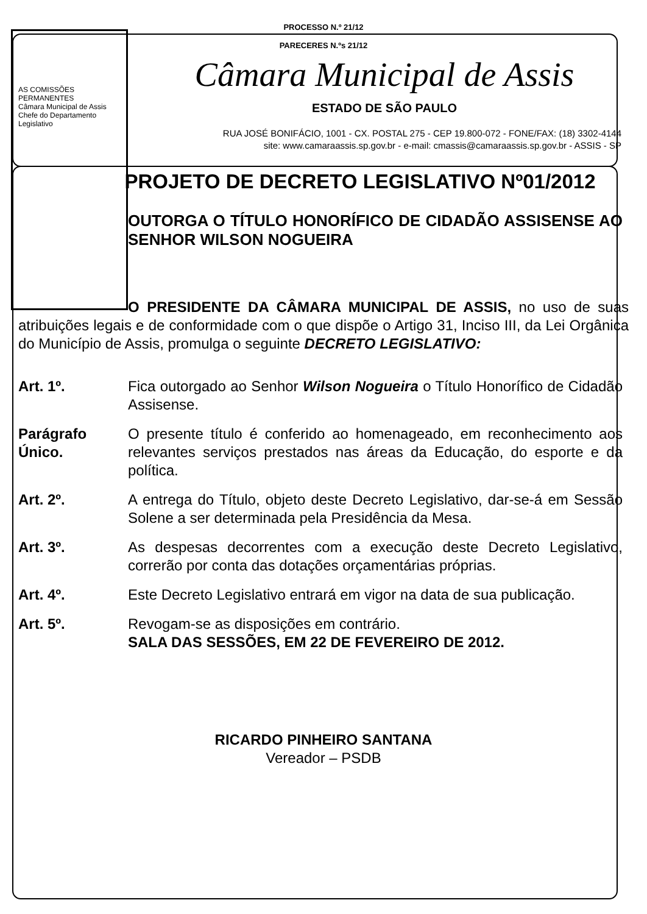PROCESSO N.º 21/12
PARECERES N.ºs 21/12
Câmara Municipal de Assis
ESTADO DE SÃO PAULO
RUA JOSÉ BONIFÁCIO, 1001 - CX. POSTAL 275 - CEP 19.800-072 - FONE/FAX: (18) 3302-4144
site: www.camaraassis.sp.gov.br - e-mail: cmassis@camaraassis.sp.gov.br - ASSIS - SP
AS COMISSÕES PERMANENTES
Câmara Municipal de Assis
Chefe do Departamento Legislativo
PROJETO DE DECRETO LEGISLATIVO Nº01/2012
OUTORGA O TÍTULO HONORÍFICO DE CIDADÃO ASSISENSE AO SENHOR WILSON NOGUEIRA
O PRESIDENTE DA CÂMARA MUNICIPAL DE ASSIS, no uso de suas atribuições legais e de conformidade com o que dispõe o Artigo 31, Inciso III, da Lei Orgânica do Município de Assis, promulga o seguinte DECRETO LEGISLATIVO:
Art. 1º. Fica outorgado ao Senhor Wilson Nogueira o Título Honorífico de Cidadão Assisense.
Parágrafo Único.
O presente título é conferido ao homenageado, em reconhecimento aos relevantes serviços prestados nas áreas da Educação, do esporte e da política.
Art. 2º. A entrega do Título, objeto deste Decreto Legislativo, dar-se-á em Sessão Solene a ser determinada pela Presidência da Mesa.
Art. 3º. As despesas decorrentes com a execução deste Decreto Legislativo, correrão por conta das dotações orçamentárias próprias.
Art. 4º. Este Decreto Legislativo entrará em vigor na data de sua publicação.
Art. 5º. Revogam-se as disposições em contrário.
SALA DAS SESSÕES, EM 22 DE FEVEREIRO DE 2012.
RICARDO PINHEIRO SANTANA
Vereador – PSDB